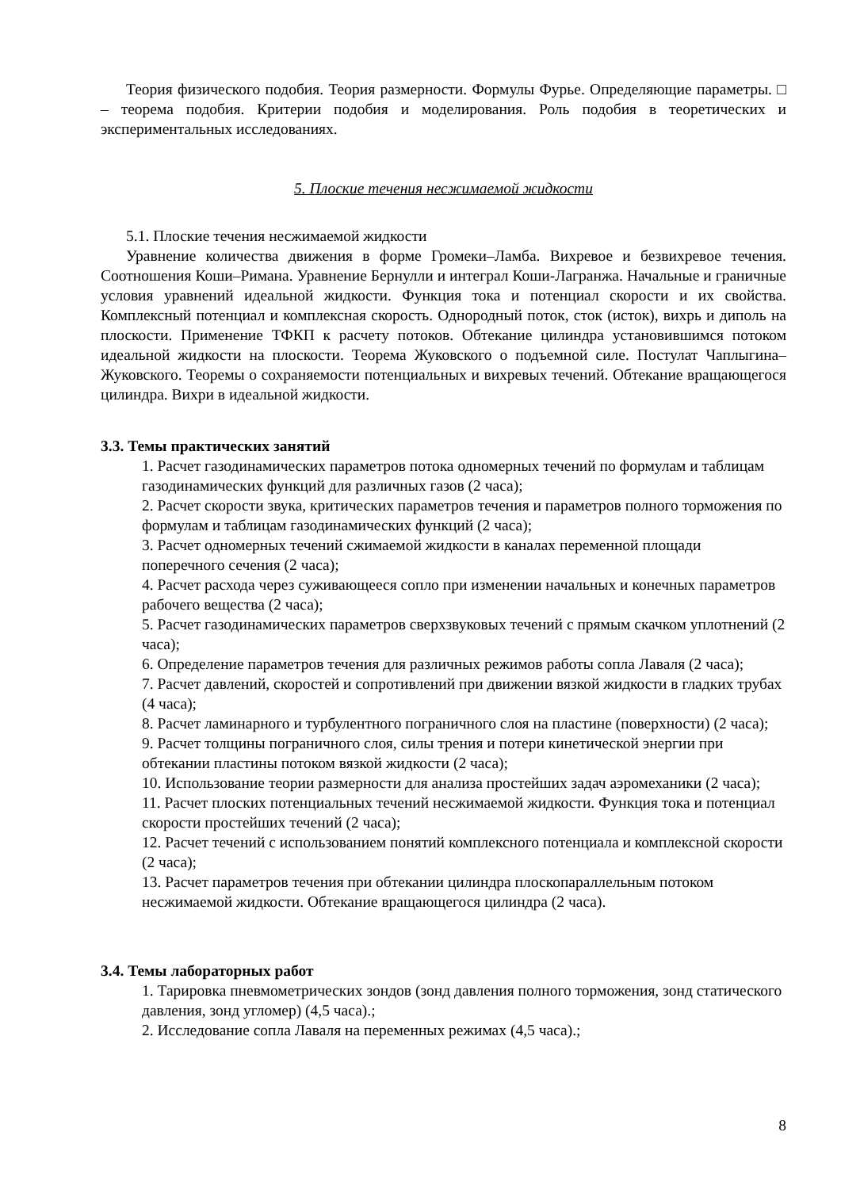Теория физического подобия. Теория размерности. Формулы Фурье. Определяющие параметры. □ – теорема подобия. Критерии подобия и моделирования. Роль подобия в теоретических и экспериментальных исследованиях.
5. Плоские течения несжимаемой жидкости
5.1. Плоские течения несжимаемой жидкости
Уравнение количества движения в форме Громеки–Ламба. Вихревое и безвихревое течения. Соотношения Коши–Римана. Уравнение Бернулли и интеграл Коши-Лагранжа. Начальные и граничные условия уравнений идеальной жидкости. Функция тока и потенциал скорости и их свойства. Комплексный потенциал и комплексная скорость. Однородный поток, сток (исток), вихрь и диполь на плоскости. Применение ТФКП к расчету потоков. Обтекание цилиндра установившимся потоком идеальной жидкости на плоскости. Теорема Жуковского о подъемной силе. Постулат Чаплыгина–Жуковского. Теоремы о сохраняемости потенциальных и вихревых течений. Обтекание вращающегося цилиндра. Вихри в идеальной жидкости.
3.3. Темы практических занятий
1. Расчет газодинамических параметров потока одномерных течений по формулам и таблицам газодинамических функций для различных газов (2 часа);
2. Расчет скорости звука, критических параметров течения и параметров полного торможения по формулам и таблицам газодинамических функций (2 часа);
3. Расчет одномерных течений сжимаемой жидкости в каналах переменной площади поперечного сечения (2 часа);
4. Расчет расхода через суживающееся сопло при изменении начальных и конечных параметров рабочего вещества (2 часа);
5. Расчет газодинамических параметров сверхзвуковых течений с прямым скачком уплотнений (2 часа);
6. Определение параметров течения для различных режимов работы сопла Лаваля (2 часа);
7. Расчет давлений, скоростей и сопротивлений при движении вязкой жидкости в гладких трубах (4 часа);
8. Расчет ламинарного и турбулентного пограничного слоя на пластине (поверхности) (2 часа);
9. Расчет толщины пограничного слоя, силы трения и потери кинетической энергии при обтекании пластины потоком вязкой жидкости (2 часа);
10. Использование теории размерности для анализа простейших задач аэромеханики (2 часа);
11. Расчет плоских потенциальных течений несжимаемой жидкости. Функция тока и потенциал скорости простейших течений (2 часа);
12. Расчет течений с использованием понятий комплексного потенциала и комплексной скорости (2 часа);
13. Расчет параметров течения при обтекании цилиндра плоскопараллельным потоком несжимаемой жидкости. Обтекание вращающегося цилиндра (2 часа).
3.4. Темы лабораторных работ
1. Тарировка пневмометрических зондов (зонд давления полного торможения, зонд статического давления, зонд угломер) (4,5 часа).;
2. Исследование сопла Лаваля на переменных режимах (4,5 часа).;
8